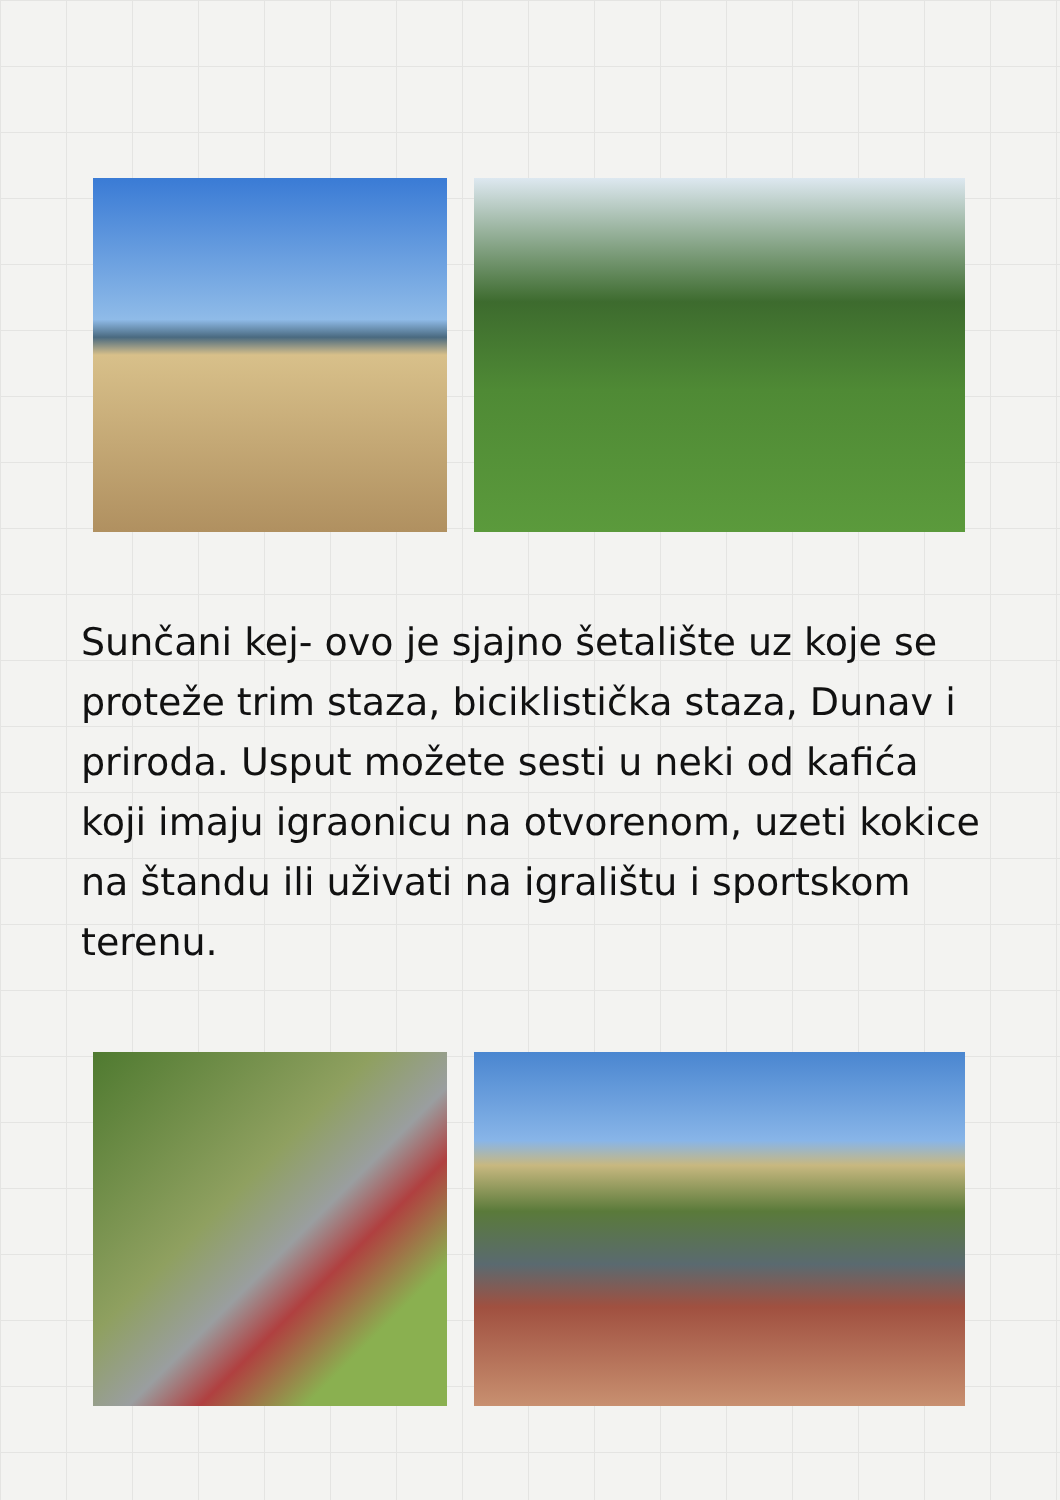Sunčani kej- ovo je sjajno šetalište uz koje se proteže trim staza, biciklistička staza, Dunav i priroda. Usput možete sesti u neki od kafića koji imaju igraonicu na otvorenom, uzeti kokice na štandu ili uživati na igralištu i sportskom terenu.